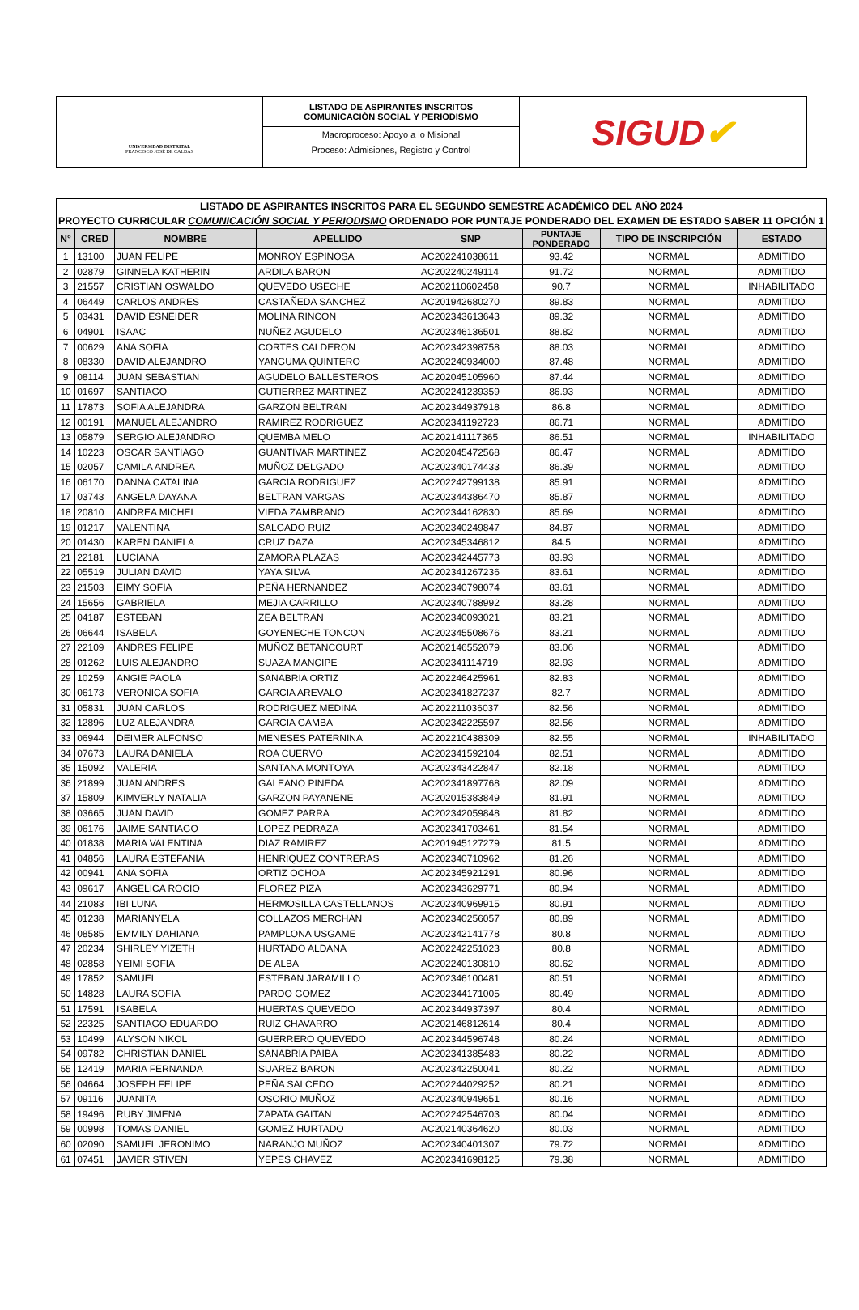UNIVERSIDAD DISTRITAL
FRANCISCO JOSÉ DE CALDAS
LISTADO DE ASPIRANTES INSCRITOS
COMUNICACIÓN SOCIAL Y PERIODISMO
Macroproceso: Apoyo a lo Misional
Proceso: Admisiones, Registro y Control
SIGUD ✔
| LISTADO DE ASPIRANTES INSCRITOS PARA EL SEGUNDO SEMESTRE ACADÉMICO DEL AÑO 2024 | | | | | | | |
| --- | --- | --- | --- | --- | --- | --- | --- |
| PROYECTO CURRICULAR COMUNICACIÓN SOCIAL Y PERIODISMO ORDENADO POR PUNTAJE PONDERADO DEL EXAMEN DE ESTADO SABER 11 OPCIÓN 1 | | | | | | | |
| N° | CRED | NOMBRE | APELLIDO | SNP | PUNTAJE PONDERADO | TIPO DE INSCRIPCIÓN | ESTADO |
| 1 | 13100 | JUAN FELIPE | MONROY ESPINOSA | AC202241038611 | 93.42 | NORMAL | ADMITIDO |
| 2 | 02879 | GINNELA KATHERIN | ARDILA BARON | AC202240249114 | 91.72 | NORMAL | ADMITIDO |
| 3 | 21557 | CRISTIAN OSWALDO | QUEVEDO USECHE | AC202110602458 | 90.7 | NORMAL | INHABILITADO |
| 4 | 06449 | CARLOS ANDRES | CASTAÑEDA SANCHEZ | AC201942680270 | 89.83 | NORMAL | ADMITIDO |
| 5 | 03431 | DAVID ESNEIDER | MOLINA RINCON | AC202343613643 | 89.32 | NORMAL | ADMITIDO |
| 6 | 04901 | ISAAC | NUÑEZ AGUDELO | AC202346136501 | 88.82 | NORMAL | ADMITIDO |
| 7 | 00629 | ANA SOFIA | CORTES CALDERON | AC202342398758 | 88.03 | NORMAL | ADMITIDO |
| 8 | 08330 | DAVID ALEJANDRO | YANGUMA QUINTERO | AC202240934000 | 87.48 | NORMAL | ADMITIDO |
| 9 | 08114 | JUAN SEBASTIAN | AGUDELO BALLESTEROS | AC202045105960 | 87.44 | NORMAL | ADMITIDO |
| 10 | 01697 | SANTIAGO | GUTIERREZ MARTINEZ | AC202241239359 | 86.93 | NORMAL | ADMITIDO |
| 11 | 17873 | SOFIA ALEJANDRA | GARZON BELTRAN | AC202344937918 | 86.8 | NORMAL | ADMITIDO |
| 12 | 00191 | MANUEL ALEJANDRO | RAMIREZ RODRIGUEZ | AC202341192723 | 86.71 | NORMAL | ADMITIDO |
| 13 | 05879 | SERGIO ALEJANDRO | QUEMBA MELO | AC202141117365 | 86.51 | NORMAL | INHABILITADO |
| 14 | 10223 | OSCAR SANTIAGO | GUANTIVAR MARTINEZ | AC202045472568 | 86.47 | NORMAL | ADMITIDO |
| 15 | 02057 | CAMILA ANDREA | MUÑOZ DELGADO | AC202340174433 | 86.39 | NORMAL | ADMITIDO |
| 16 | 06170 | DANNA CATALINA | GARCIA RODRIGUEZ | AC202242799138 | 85.91 | NORMAL | ADMITIDO |
| 17 | 03743 | ANGELA DAYANA | BELTRAN VARGAS | AC202344386470 | 85.87 | NORMAL | ADMITIDO |
| 18 | 20810 | ANDREA MICHEL | VIEDA ZAMBRANO | AC202344162830 | 85.69 | NORMAL | ADMITIDO |
| 19 | 01217 | VALENTINA | SALGADO RUIZ | AC202340249847 | 84.87 | NORMAL | ADMITIDO |
| 20 | 01430 | KAREN DANIELA | CRUZ DAZA | AC202345346812 | 84.5 | NORMAL | ADMITIDO |
| 21 | 22181 | LUCIANA | ZAMORA PLAZAS | AC202342445773 | 83.93 | NORMAL | ADMITIDO |
| 22 | 05519 | JULIAN DAVID | YAYA SILVA | AC202341267236 | 83.61 | NORMAL | ADMITIDO |
| 23 | 21503 | EIMY SOFIA | PEÑA HERNANDEZ | AC202340798074 | 83.61 | NORMAL | ADMITIDO |
| 24 | 15656 | GABRIELA | MEJIA CARRILLO | AC202340788992 | 83.28 | NORMAL | ADMITIDO |
| 25 | 04187 | ESTEBAN | ZEA BELTRAN | AC202340093021 | 83.21 | NORMAL | ADMITIDO |
| 26 | 06644 | ISABELA | GOYENECHE TONCON | AC202345508676 | 83.21 | NORMAL | ADMITIDO |
| 27 | 22109 | ANDRES FELIPE | MUÑOZ BETANCOURT | AC202146552079 | 83.06 | NORMAL | ADMITIDO |
| 28 | 01262 | LUIS ALEJANDRO | SUAZA MANCIPE | AC202341114719 | 82.93 | NORMAL | ADMITIDO |
| 29 | 10259 | ANGIE PAOLA | SANABRIA ORTIZ | AC202246425961 | 82.83 | NORMAL | ADMITIDO |
| 30 | 06173 | VERONICA SOFIA | GARCIA AREVALO | AC202341827237 | 82.7 | NORMAL | ADMITIDO |
| 31 | 05831 | JUAN CARLOS | RODRIGUEZ MEDINA | AC202211036037 | 82.56 | NORMAL | ADMITIDO |
| 32 | 12896 | LUZ ALEJANDRA | GARCIA GAMBA | AC202342225597 | 82.56 | NORMAL | ADMITIDO |
| 33 | 06944 | DEIMER ALFONSO | MENESES PATERNINA | AC202210438309 | 82.55 | NORMAL | INHABILITADO |
| 34 | 07673 | LAURA DANIELA | ROA CUERVO | AC202341592104 | 82.51 | NORMAL | ADMITIDO |
| 35 | 15092 | VALERIA | SANTANA MONTOYA | AC202343422847 | 82.18 | NORMAL | ADMITIDO |
| 36 | 21899 | JUAN ANDRES | GALEANO PINEDA | AC202341897768 | 82.09 | NORMAL | ADMITIDO |
| 37 | 15809 | KIMVERLY NATALIA | GARZON PAYANENE | AC202015383849 | 81.91 | NORMAL | ADMITIDO |
| 38 | 03665 | JUAN DAVID | GOMEZ PARRA | AC202342059848 | 81.82 | NORMAL | ADMITIDO |
| 39 | 06176 | JAIME SANTIAGO | LOPEZ PEDRAZA | AC202341703461 | 81.54 | NORMAL | ADMITIDO |
| 40 | 01838 | MARIA VALENTINA | DIAZ RAMIREZ | AC201945127279 | 81.5 | NORMAL | ADMITIDO |
| 41 | 04856 | LAURA ESTEFANIA | HENRIQUEZ CONTRERAS | AC202340710962 | 81.26 | NORMAL | ADMITIDO |
| 42 | 00941 | ANA SOFIA | ORTIZ OCHOA | AC202345921291 | 80.96 | NORMAL | ADMITIDO |
| 43 | 09617 | ANGELICA ROCIO | FLOREZ PIZA | AC202343629771 | 80.94 | NORMAL | ADMITIDO |
| 44 | 21083 | IBI LUNA | HERMOSILLA CASTELLANOS | AC202340969915 | 80.91 | NORMAL | ADMITIDO |
| 45 | 01238 | MARIANYELA | COLLAZOS MERCHAN | AC202340256057 | 80.89 | NORMAL | ADMITIDO |
| 46 | 08585 | EMMILY DAHIANA | PAMPLONA USGAME | AC202342141778 | 80.8 | NORMAL | ADMITIDO |
| 47 | 20234 | SHIRLEY YIZETH | HURTADO ALDANA | AC202242251023 | 80.8 | NORMAL | ADMITIDO |
| 48 | 02858 | YEIMI SOFIA | DE ALBA | AC202240130810 | 80.62 | NORMAL | ADMITIDO |
| 49 | 17852 | SAMUEL | ESTEBAN JARAMILLO | AC202346100481 | 80.51 | NORMAL | ADMITIDO |
| 50 | 14828 | LAURA SOFIA | PARDO GOMEZ | AC202344171005 | 80.49 | NORMAL | ADMITIDO |
| 51 | 17591 | ISABELA | HUERTAS QUEVEDO | AC202344937397 | 80.4 | NORMAL | ADMITIDO |
| 52 | 22325 | SANTIAGO EDUARDO | RUIZ CHAVARRO | AC202146812614 | 80.4 | NORMAL | ADMITIDO |
| 53 | 10499 | ALYSON NIKOL | GUERRERO QUEVEDO | AC202344596748 | 80.24 | NORMAL | ADMITIDO |
| 54 | 09782 | CHRISTIAN DANIEL | SANABRIA PAIBA | AC202341385483 | 80.22 | NORMAL | ADMITIDO |
| 55 | 12419 | MARIA FERNANDA | SUAREZ BARON | AC202342250041 | 80.22 | NORMAL | ADMITIDO |
| 56 | 04664 | JOSEPH FELIPE | PEÑA SALCEDO | AC202244029252 | 80.21 | NORMAL | ADMITIDO |
| 57 | 09116 | JUANITA | OSORIO MUÑOZ | AC202340949651 | 80.16 | NORMAL | ADMITIDO |
| 58 | 19496 | RUBY JIMENA | ZAPATA GAITAN | AC202242546703 | 80.04 | NORMAL | ADMITIDO |
| 59 | 00998 | TOMAS DANIEL | GOMEZ HURTADO | AC202140364620 | 80.03 | NORMAL | ADMITIDO |
| 60 | 02090 | SAMUEL JERONIMO | NARANJO MUÑOZ | AC202340401307 | 79.72 | NORMAL | ADMITIDO |
| 61 | 07451 | JAVIER STIVEN | YEPES CHAVEZ | AC202341698125 | 79.38 | NORMAL | ADMITIDO |